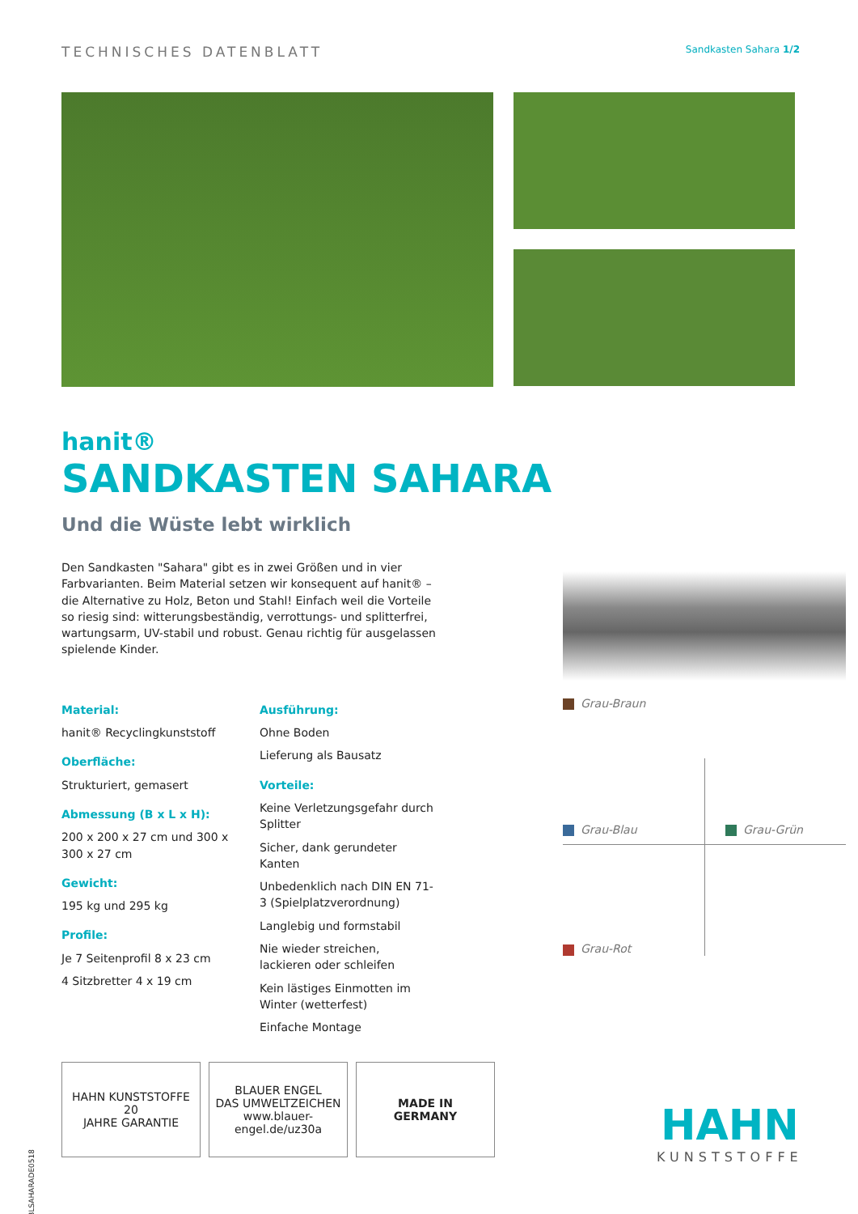TECHNISCHES DATENBLATT
Sandkasten Sahara 1/2
hanit®
SANDKASTEN SAHARA
Und die Wüste lebt wirklich
Den Sandkasten "Sahara" gibt es in zwei Größen und in vier Farbvarianten. Beim Material setzen wir konsequent auf hanit® – die Alternative zu Holz, Beton und Stahl! Einfach weil die Vorteile so riesig sind: witterungsbeständig, verrottungs- und splitterfrei, wartungsarm, UV-stabil und robust. Genau richtig für ausgelassen spielende Kinder.
Material:
hanit® Recyclingkunststoff
Oberfläche:
Strukturiert, gemasert
Abmessung (B x L x H):
200 x 200 x 27 cm und 300 x 300 x 27 cm
Gewicht:
195 kg und 295 kg
Profile:
Je 7 Seitenprofil 8 x 23 cm
4 Sitzbretter 4 x 19 cm
Ausführung:
Ohne Boden
Lieferung als Bausatz
Vorteile:
Keine Verletzungsgefahr durch Splitter
Sicher, dank gerundeter Kanten
Unbedenklich nach DIN EN 71-3 (Spielplatzverordnung)
Langlebig und formstabil
Nie wieder streichen, lackieren oder schleifen
Kein lästiges Einmotten im Winter (wetterfest)
Einfache Montage
Grau-Braun
Grau-Blau Grau-Grün
Grau-Rot
DBLSAHARADE0518
HAHN KUNSTSTOFFE
20
JAHRE GARANTIE
BLAUER ENGEL
DAS UMWELTZEICHEN
www.blauer-engel.de/uz30a
MADE IN
GERMANY
HAHN
KUNSTSTOFFE